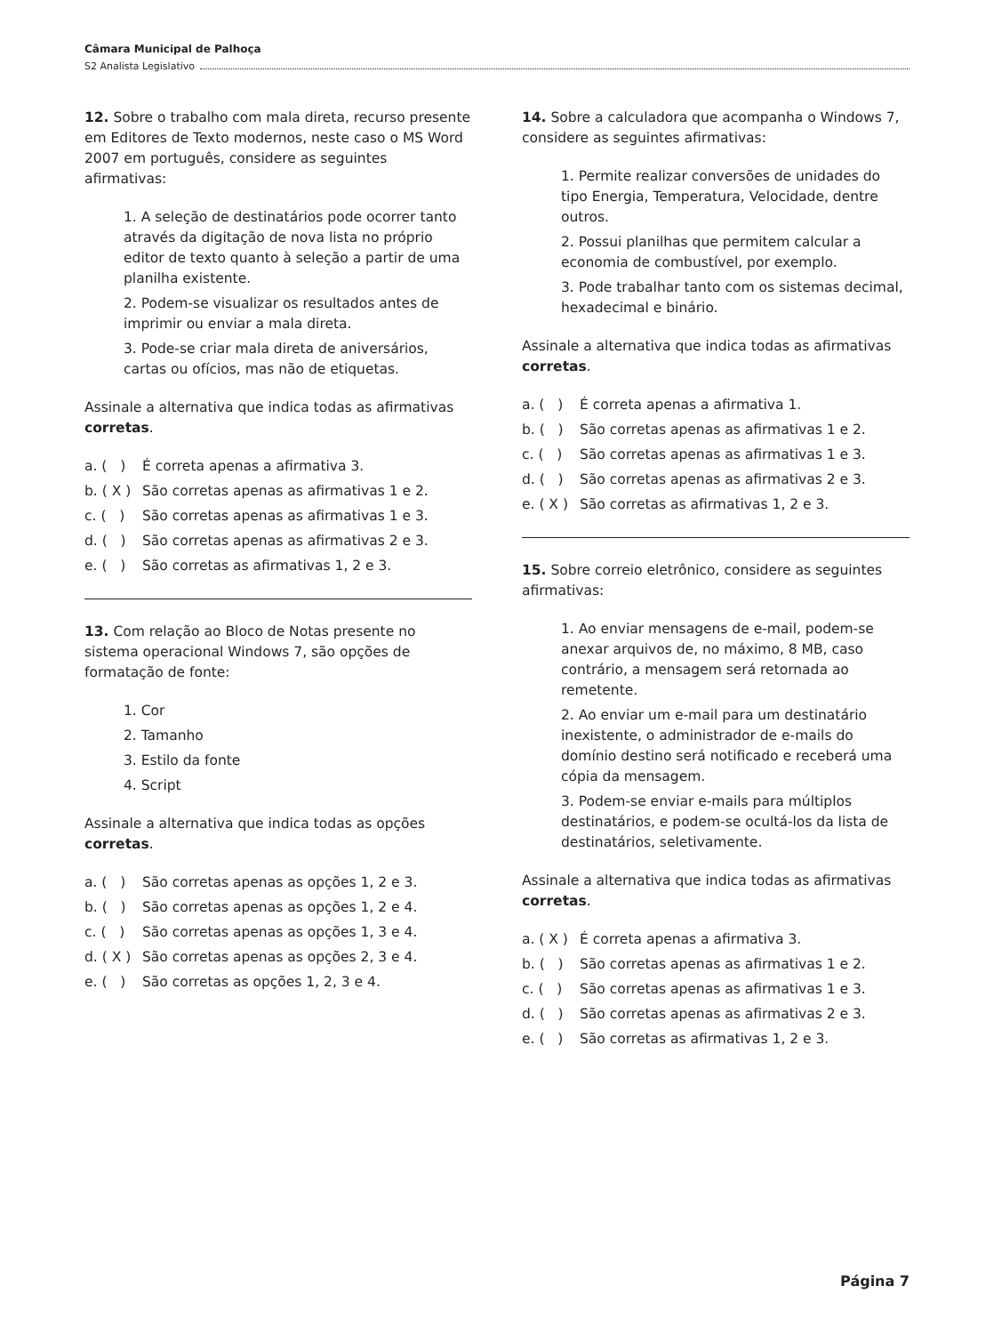Câmara Municipal de Palhoça
S2 Analista Legislativo
12. Sobre o trabalho com mala direta, recurso presente em Editores de Texto modernos, neste caso o MS Word 2007 em português, considere as seguintes afirmativas:
1. A seleção de destinatários pode ocorrer tanto através da digitação de nova lista no próprio editor de texto quanto à seleção a partir de uma planilha existente.
2. Podem-se visualizar os resultados antes de imprimir ou enviar a mala direta.
3. Pode-se criar mala direta de aniversários, cartas ou ofícios, mas não de etiquetas.
Assinale a alternativa que indica todas as afirmativas corretas.
a. ( ) É correta apenas a afirmativa 3.
b. ( X ) São corretas apenas as afirmativas 1 e 2.
c. ( ) São corretas apenas as afirmativas 1 e 3.
d. ( ) São corretas apenas as afirmativas 2 e 3.
e. ( ) São corretas as afirmativas 1, 2 e 3.
13. Com relação ao Bloco de Notas presente no sistema operacional Windows 7, são opções de formatação de fonte:
1. Cor
2. Tamanho
3. Estilo da fonte
4. Script
Assinale a alternativa que indica todas as opções corretas.
a. ( ) São corretas apenas as opções 1, 2 e 3.
b. ( ) São corretas apenas as opções 1, 2 e 4.
c. ( ) São corretas apenas as opções 1, 3 e 4.
d. ( X ) São corretas apenas as opções 2, 3 e 4.
e. ( ) São corretas as opções 1, 2, 3 e 4.
14. Sobre a calculadora que acompanha o Windows 7, considere as seguintes afirmativas:
1. Permite realizar conversões de unidades do tipo Energia, Temperatura, Velocidade, dentre outros.
2. Possui planilhas que permitem calcular a economia de combustível, por exemplo.
3. Pode trabalhar tanto com os sistemas decimal, hexadecimal e binário.
Assinale a alternativa que indica todas as afirmativas corretas.
a. ( ) É correta apenas a afirmativa 1.
b. ( ) São corretas apenas as afirmativas 1 e 2.
c. ( ) São corretas apenas as afirmativas 1 e 3.
d. ( ) São corretas apenas as afirmativas 2 e 3.
e. ( X ) São corretas as afirmativas 1, 2 e 3.
15. Sobre correio eletrônico, considere as seguintes afirmativas:
1. Ao enviar mensagens de e-mail, podem-se anexar arquivos de, no máximo, 8 MB, caso contrário, a mensagem será retornada ao remetente.
2. Ao enviar um e-mail para um destinatário inexistente, o administrador de e-mails do domínio destino será notificado e receberá uma cópia da mensagem.
3. Podem-se enviar e-mails para múltiplos destinatários, e podem-se ocultá-los da lista de destinatários, seletivamente.
Assinale a alternativa que indica todas as afirmativas corretas.
a. ( X ) É correta apenas a afirmativa 3.
b. ( ) São corretas apenas as afirmativas 1 e 2.
c. ( ) São corretas apenas as afirmativas 1 e 3.
d. ( ) São corretas apenas as afirmativas 2 e 3.
e. ( ) São corretas as afirmativas 1, 2 e 3.
Página 7